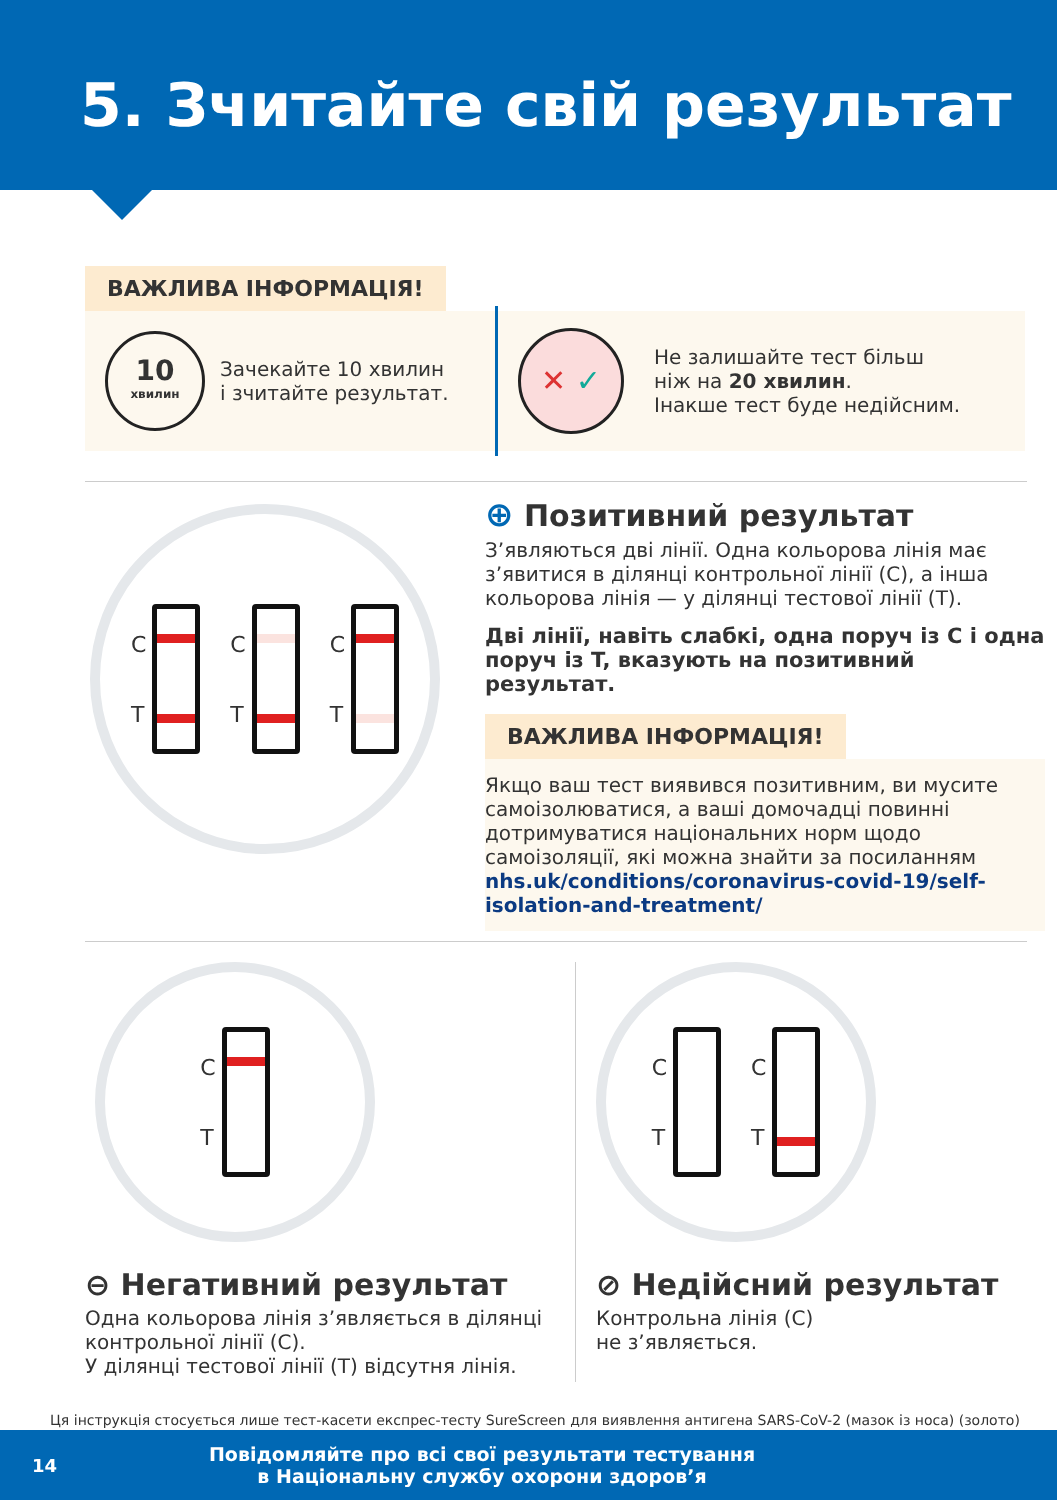5. Зчитайте свій результат
ВАЖЛИВА ІНФОРМАЦІЯ!
10
хвилин
Зачекайте 10 хвилин
і зчитайте результат.
✕ ✓
Не залишайте тест більш
ніж на 20 хвилин.
Інакше тест буде недійсним.
C
T
C
T
C
T
⊕ Позитивний результат
З’являються дві лінії. Одна кольорова лінія має з’явитися в ділянці контрольної лінії (C), а інша кольорова лінія — у ділянці тестової лінії (T).
Дві лінії, навіть слабкі, одна поруч із C і одна поруч із T, вказують на позитивний результат.
ВАЖЛИВА ІНФОРМАЦІЯ!
Якщо ваш тест виявився позитивним, ви мусите самоізолюватися, а ваші домочадці повинні дотримуватися національних норм щодо самоізоляції, які можна знайти за посиланням nhs.uk/conditions/coronavirus-covid-19/self-isolation-and-treatment/
C
T
⊖ Негативний результат
Одна кольорова лінія з’являється в ділянці контрольної лінії (C).
У ділянці тестової лінії (T) відсутня лінія.
C
T
C
T
⊘ Недійсний результат
Контрольна лінія (C)
не з’являється.
Ця інструкція стосується лише тест-касети експрес-тесту SureScreen для виявлення антигена SARS-CoV-2 (мазок із носа) (золото)
14
Повідомляйте про всі свої результати тестування
в Національну службу охорони здоров’я